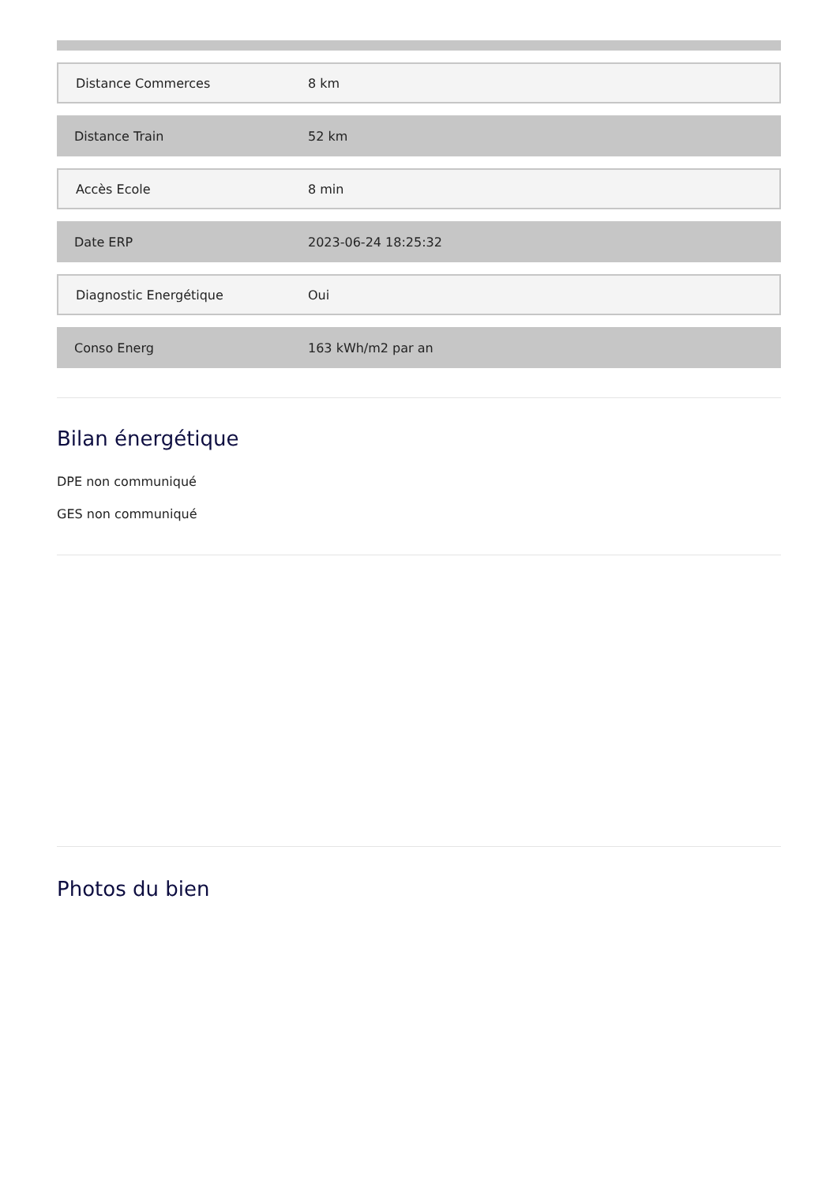| Distance Commerces | 8 km |
| Distance Train | 52 km |
| Accès Ecole | 8 min |
| Date ERP | 2023-06-24 18:25:32 |
| Diagnostic Energétique | Oui |
| Conso Energ | 163 kWh/m2 par an |
Bilan énergétique
DPE non communiqué
GES non communiqué
Photos du bien